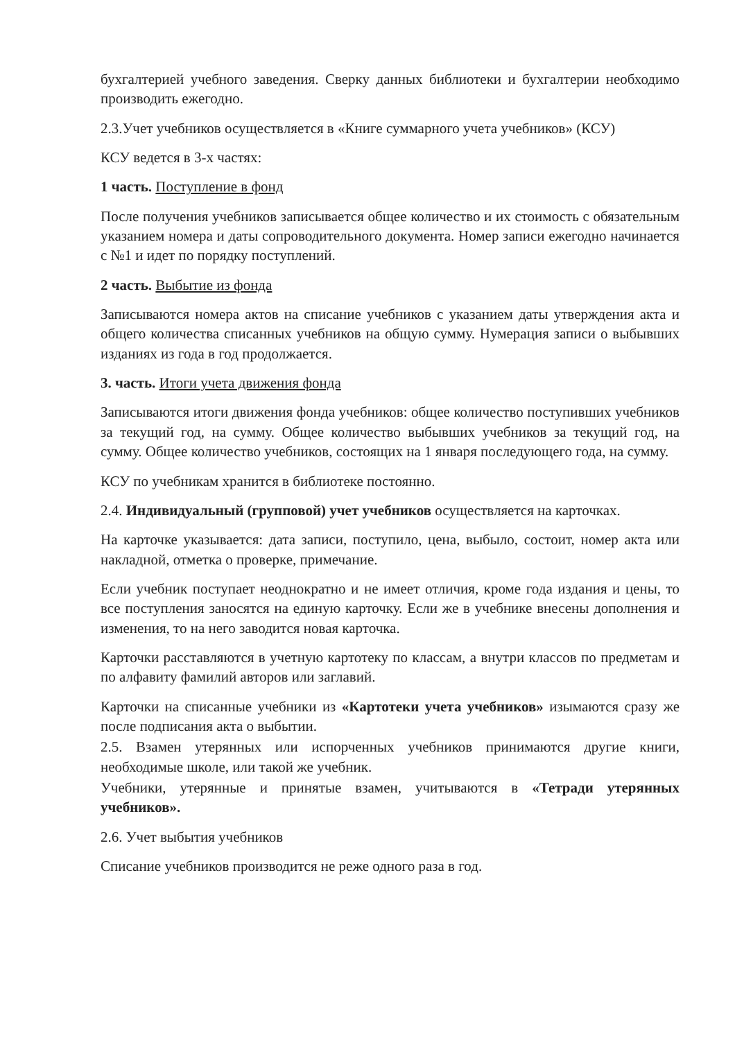бухгалтерией учебного заведения. Сверку данных библиотеки и бухгалтерии необходимо производить ежегодно.
2.3.Учет учебников осуществляется в «Книге суммарного учета учебников» (КСУ)
КСУ ведется в 3-х частях:
1 часть. Поступление в фонд
После получения учебников записывается общее количество и их стоимость с обязательным указанием номера и даты сопроводительного документа. Номер записи ежегодно начинается с №1 и идет по порядку поступлений.
2 часть. Выбытие из фонда
Записываются номера актов на списание учебников с указанием даты утверждения акта и общего количества списанных учебников на общую сумму. Нумерация записи о выбывших изданиях из года в год продолжается.
3. часть. Итоги учета движения фонда
Записываются итоги движения фонда учебников: общее количество поступивших учебников за текущий год, на сумму. Общее количество выбывших учебников за текущий год, на сумму. Общее количество учебников, состоящих на 1 января последующего года, на сумму.
КСУ по учебникам хранится в библиотеке постоянно.
2.4. Индивидуальный (групповой) учет учебников осуществляется на карточках.
На карточке указывается: дата записи, поступило, цена, выбыло, состоит, номер акта или накладной, отметка о проверке, примечание.
Если учебник поступает неоднократно и не имеет отличия, кроме года издания и цены, то все поступления заносятся на единую карточку. Если же в учебнике внесены дополнения и изменения, то на него заводится новая карточка.
Карточки расставляются в учетную картотеку по классам, а внутри классов по предметам и по алфавиту фамилий авторов или заглавий.
Карточки на списанные учебники из «Картотеки учета учебников» изымаются сразу же после подписания акта о выбытии.
2.5. Взамен утерянных или испорченных учебников принимаются другие книги, необходимые школе, или такой же учебник.
Учебники, утерянные и принятые взамен, учитываются в «Тетради утерянных учебников».
2.6. Учет выбытия учебников
Списание учебников производится не реже одного раза в год.